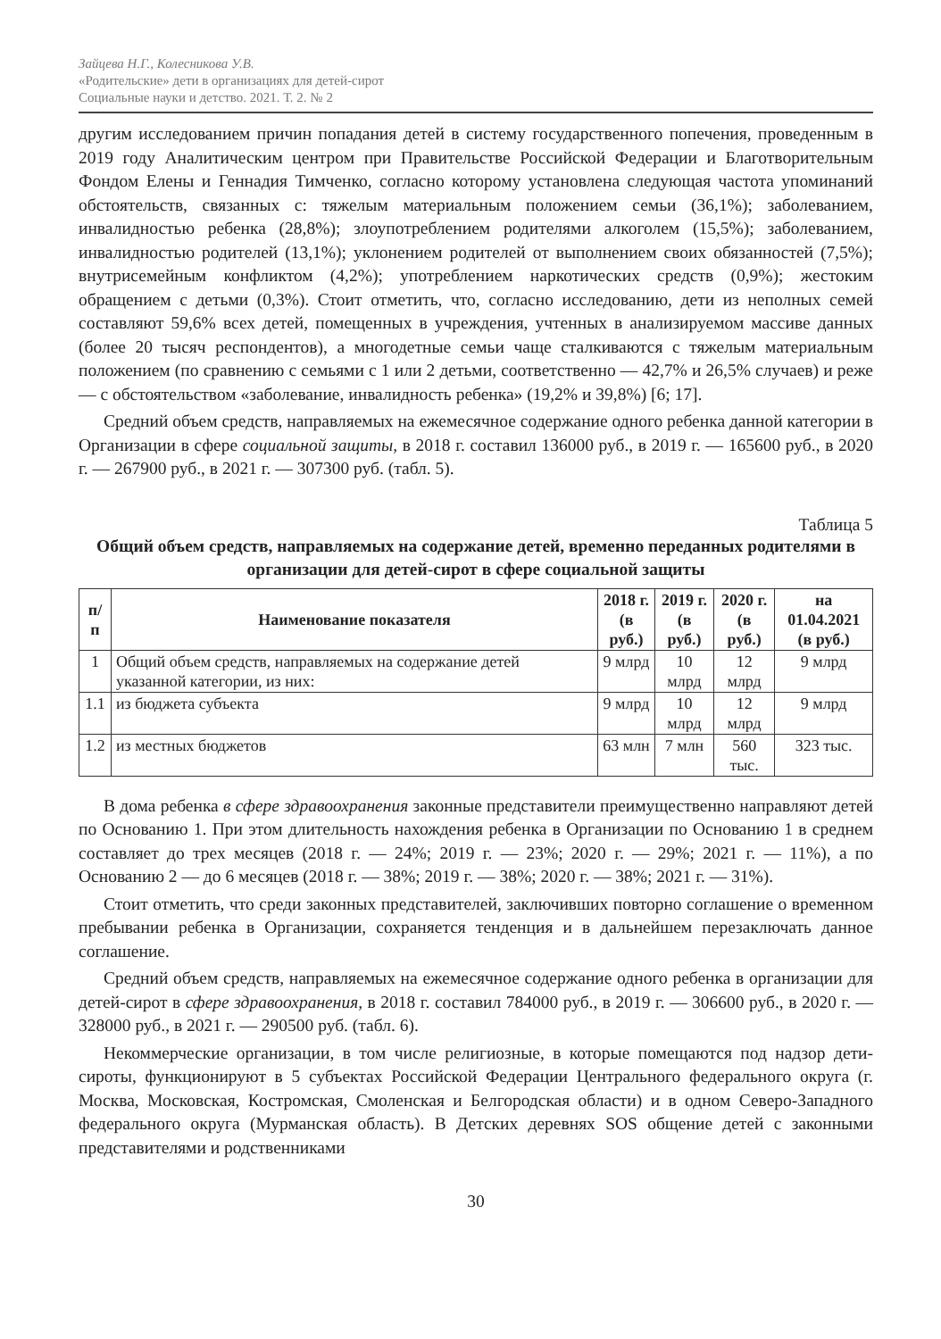Зайцева Н.Г., Колесникова У.В.
«Родительские» дети в организациях для детей-сирот
Социальные науки и детство. 2021. Т. 2. № 2
другим исследованием причин попадания детей в систему государственного попечения, проведенным в 2019 году Аналитическим центром при Правительстве Российской Федерации и Благотворительным Фондом Елены и Геннадия Тимченко, согласно которому установлена следующая частота упоминаний обстоятельств, связанных с: тяжелым материальным положением семьи (36,1%); заболеванием, инвалидностью ребенка (28,8%); злоупотреблением родителями алкоголем (15,5%); заболеванием, инвалидностью родителей (13,1%); уклонением родителей от выполнением своих обязанностей (7,5%); внутрисемейным конфликтом (4,2%); употреблением наркотических средств (0,9%); жестоким обращением с детьми (0,3%). Стоит отметить, что, согласно исследованию, дети из неполных семей составляют 59,6% всех детей, помещенных в учреждения, учтенных в анализируемом массиве данных (более 20 тысяч респондентов), а многодетные семьи чаще сталкиваются с тяжелым материальным положением (по сравнению с семьями с 1 или 2 детьми, соответственно — 42,7% и 26,5% случаев) и реже — с обстоятельством «заболевание, инвалидность ребенка» (19,2% и 39,8%) [6; 17].
Средний объем средств, направляемых на ежемесячное содержание одного ребенка данной категории в Организации в сфере социальной защиты, в 2018 г. составил 136000 руб., в 2019 г. — 165600 руб., в 2020 г. — 267900 руб., в 2021 г. — 307300 руб. (табл. 5).
Таблица 5
Общий объем средств, направляемых на содержание детей, временно переданных родителями в организации для детей-сирот в сфере социальной защиты
| п/п | Наименование показателя | 2018 г. (в руб.) | 2019 г. (в руб.) | 2020 г. (в руб.) | на 01.04.2021 (в руб.) |
| --- | --- | --- | --- | --- | --- |
| 1 | Общий объем средств, направляемых на содержание детей указанной категории, из них: | 9 млрд | 10 млрд | 12 млрд | 9 млрд |
| 1.1 | из бюджета субъекта | 9 млрд | 10 млрд | 12 млрд | 9 млрд |
| 1.2 | из местных бюджетов | 63 млн | 7 млн | 560 тыс. | 323 тыс. |
В дома ребенка в сфере здравоохранения законные представители преимущественно направляют детей по Основанию 1. При этом длительность нахождения ребенка в Организации по Основанию 1 в среднем составляет до трех месяцев (2018 г. — 24%; 2019 г. — 23%; 2020 г. — 29%; 2021 г. — 11%), а по Основанию 2 — до 6 месяцев (2018 г. — 38%; 2019 г. — 38%; 2020 г. — 38%; 2021 г. — 31%).
Стоит отметить, что среди законных представителей, заключивших повторно соглашение о временном пребывании ребенка в Организации, сохраняется тенденция и в дальнейшем перезаключать данное соглашение.
Средний объем средств, направляемых на ежемесячное содержание одного ребенка в организации для детей-сирот в сфере здравоохранения, в 2018 г. составил 784000 руб., в 2019 г. — 306600 руб., в 2020 г. — 328000 руб., в 2021 г. — 290500 руб. (табл. 6).
Некоммерческие организации, в том числе религиозные, в которые помещаются под надзор дети-сироты, функционируют в 5 субъектах Российской Федерации Центрального федерального округа (г. Москва, Московская, Костромская, Смоленская и Белгородская области) и в одном Северо-Западного федерального округа (Мурманская область). В Детских деревнях SOS общение детей с законными представителями и родственниками
30